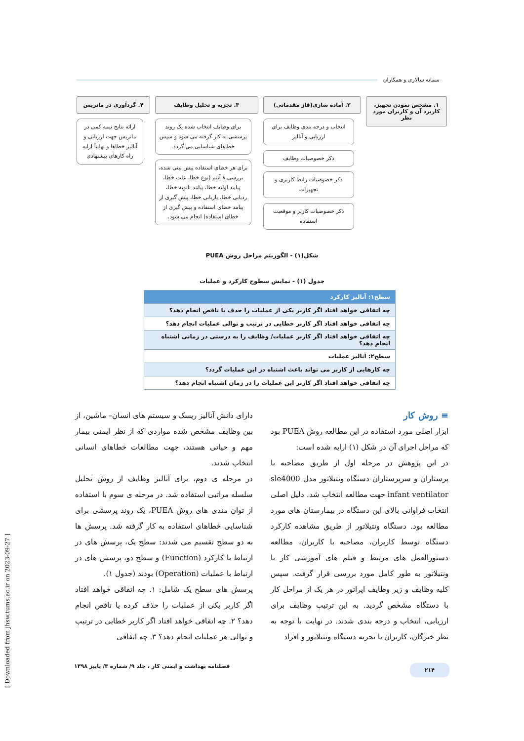سمانه سالاری و همکاران
۱. مشخص نمودن تجهیز، کاربرد آن و کاربران مورد نظر
۲. آماده سازی(فاز مقدماتی)
انتخاب و درجه بندی وظایف برای ارزیابی و آنالیز
ذکر خصوصیات وظایف
ذکر خصوصیات رابط کاربری و تجهیزات
ذکر خصوصیات کاربر و موقعیت استفاده
۳. تجزیه و تحلیل وظایف
برای وظایف انتخاب شده یک روند پرسشی به کار گرفته می شود و سپس خطاهای شناسایی می گردد.
برای هر خطای استفاده پیش بینی شده، بررسی ۸ آیتم (نوع خطا، علت خطا، پیامد اولیه خطا، پیامد ثانویه خطا، ردیابی خطا، بازیابی خطا، پیش گیری از پیامد خطای استفاده و پیش گیری از خطای استفاده) انجام می شود.
۴. گردآوری در ماتریس
ارائه نتایج نیمه کمی در ماتریس جهت ارزیابی و آنالیز خطاها و نهایتاً ارایه راه کارهای پیشنهادی
شکل(۱) - الگوریتم مراحل روش PUEA
جدول (۱) - نمایش سطوح کارکرد و عملیات
| سطح۱: آنالیز کارکرد |
| --- |
| چه اتفاقی خواهد افتاد اگر کاربر یکی از عملیات را حذف یا ناقص انجام دهد؟ |
| چه اتفاقی خواهد افتاد اگر کاربر خطایی در ترتیب و توالی عملیات انجام دهد؟ |
| چه اتفاقی خواهد افتاد اگر کاربر عملیات/ وظایف را به درستی در زمانی اشتباه انجام دهد؟ |
| سطح۲: آنالیز عملیات |
| چه کارهایی از کاربر می تواند باعث اشتباه در این عملیات گردد؟ |
| چه اتفاقی خواهد افتاد اگر کاربر این عملیات را در زمان اشتباه انجام دهد؟ |
≡ روش کار
ابزار اصلی مورد استفاده در این مطالعه روش PUEA بود که مراحل اجرای آن در شکل (۱) ارایه شده است:
در این پژوهش در مرحله اول از طریق مصاحبه با پرستاران و سرپرستاران دستگاه ونتیلاتور مدل sle4000 infant ventilator جهت مطالعه انتخاب شد. دلیل اصلی انتخاب فراوانی بالای این دستگاه در بیمارستان های مورد مطالعه بود. دستگاه ونتیلاتور از طریق مشاهده کارکرد دستگاه توسط کاربران، مصاحبه با کاربران، مطالعه دستورالعمل های مرتبط و فیلم های آموزشی کار با ونتیلاتور به طور کامل مورد بررسی قرار گرفت. سپس کلیه وظایف و زیر وظایف اپراتور در هر یک از مراحل کار با دستگاه مشخص گردید. به این ترتیب وظایف برای ارزیابی، انتخاب و درجه بندی شدند. در نهایت با توجه به نظر خبرگان، کاربران با تجربه دستگاه ونتیلاتور و افراد
دارای دانش آنالیز ریسک و سیستم های انسان– ماشین، از بین وظایف مشخص شده مواردی که از نظر ایمنی بیمار مهم و حیاتی هستند، جهت مطالعات خطاهای انسانی انتخاب شدند.
در مرحله ی دوم، برای آنالیز وظایف از روش تحلیل سلسله مراتبی استفاده شد. در مرحله ی سوم با استفاده از توان مندی های روش PUEA، یک روند پرسشی برای شناسایی خطاهای استفاده به کار گرفته شد. پرسش ها به دو سطح تقسیم می شدند: سطح یک، پرسش های در ارتباط با کارکرد (Function) و سطح دو، پرسش های در ارتباط با عملیات (Operation) بودند (جدول ۱).
پرسش های سطح یک شامل: ۱. چه اتفاقی خواهد افتاد اگر کاربر یکی از عملیات را حذف کرده یا ناقص انجام دهد؟ ۲. چه اتفاقی خواهد افتاد اگر کاربر خطایی در ترتیب و توالی هر عملیات انجام دهد؟ ۳. چه اتفاقی
۲۱۴ فصلنامه بهداشت و ایمنی کار ، جلد ۹/ شماره ۳/ پاییز ۱۳۹۸
[ Downloaded from jhsw.tums.ac.ir on 2023-09-27 ]